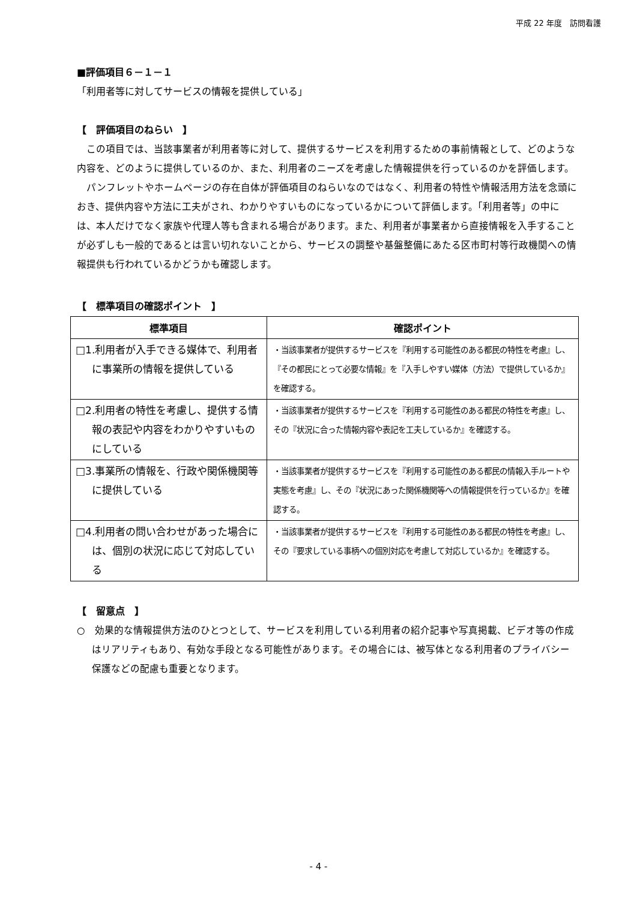平成 22 年度　訪問看護
■評価項目６－１－１
「利用者等に対してサービスの情報を提供している」
【　評価項目のねらい　】
この項目では、当該事業者が利用者等に対して、提供するサービスを利用するための事前情報として、どのような内容を、どのように提供しているのか、また、利用者のニーズを考慮した情報提供を行っているのかを評価します。
パンフレットやホームページの存在自体が評価項目のねらいなのではなく、利用者の特性や情報活用方法を念頭におき、提供内容や方法に工夫がされ、わかりやすいものになっているかについて評価します。「利用者等」の中には、本人だけでなく家族や代理人等も含まれる場合があります。また、利用者が事業者から直接情報を入手することが必ずしも一般的であるとは言い切れないことから、サービスの調整や基盤整備にあたる区市町村等行政機関への情報提供も行われているかどうかも確認します。
【　標準項目の確認ポイント　】
| 標準項目 | 確認ポイント |
| --- | --- |
| □1.利用者が入手できる媒体で、利用者に事業所の情報を提供している | ・当該事業者が提供するサービスを『利用する可能性のある都民の特性を考慮』し、『その都民にとって必要な情報』を『入手しやすい媒体（方法）で提供しているか』を確認する。 |
| □2.利用者の特性を考慮し、提供する情報の表記や内容をわかりやすいものにしている | ・当該事業者が提供するサービスを『利用する可能性のある都民の特性を考慮』し、その『状況に合った情報内容や表記を工夫しているか』を確認する。 |
| □3.事業所の情報を、行政や関係機関等に提供している | ・当該事業者が提供するサービスを『利用する可能性のある都民の情報入手ルートや実態を考慮』し、その『状況にあった関係機関等への情報提供を行っているか』を確認する。 |
| □4.利用者の問い合わせがあった場合には、個別の状況に応じて対応している | ・当該事業者が提供するサービスを『利用する可能性のある都民の特性を考慮』し、その『要求している事柄への個別対応を考慮して対応しているか』を確認する。 |
【　留意点　】
○　効果的な情報提供方法のひとつとして、サービスを利用している利用者の紹介記事や写真掲載、ビデオ等の作成はリアリティもあり、有効な手段となる可能性があります。その場合には、被写体となる利用者のプライバシー保護などの配慮も重要となります。
- 4 -